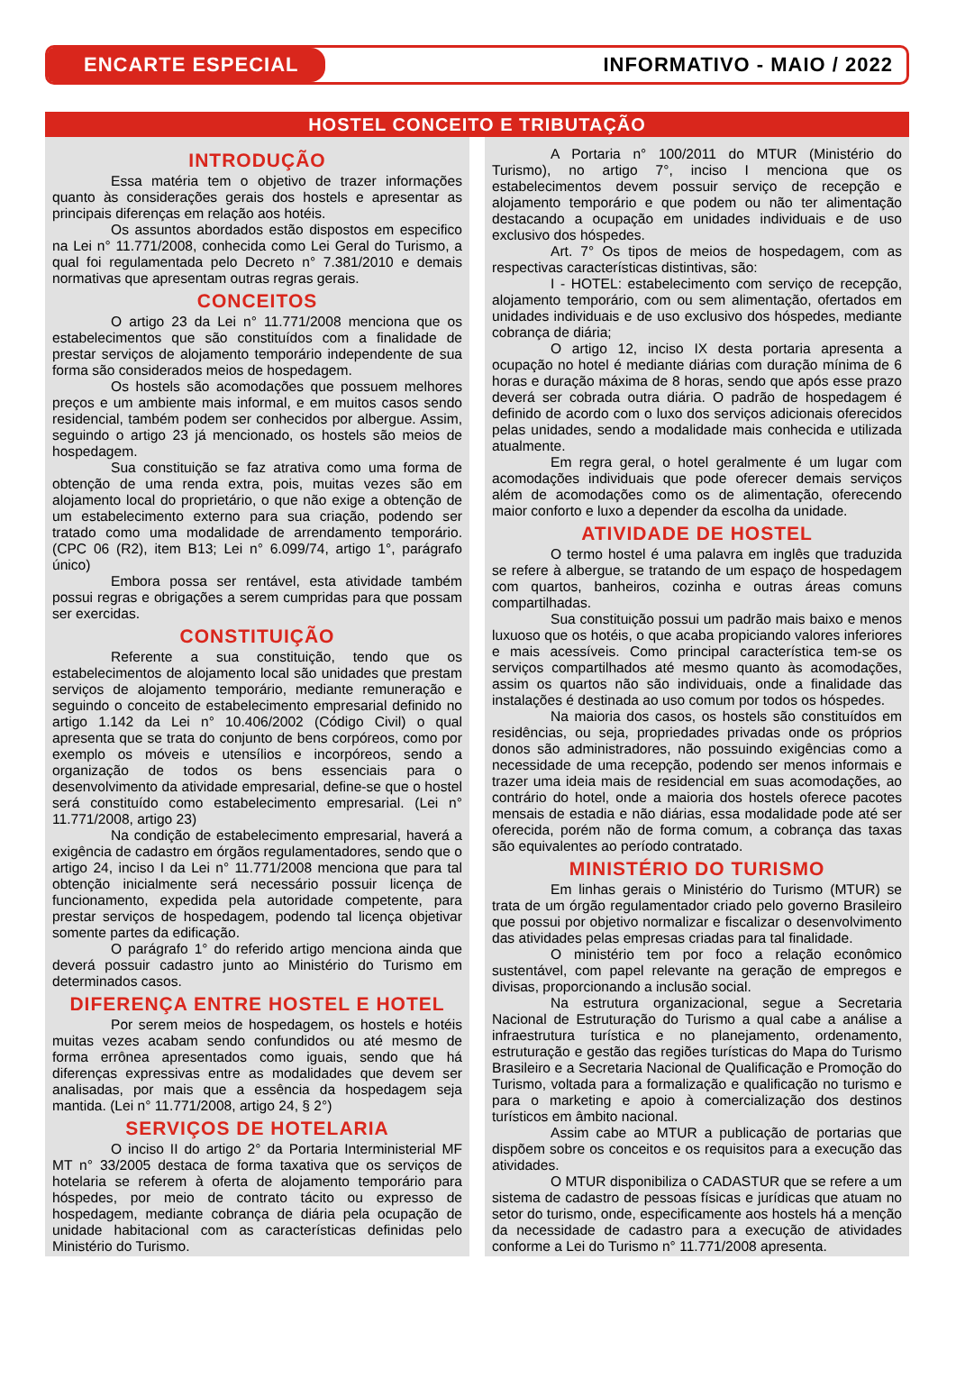ENCARTE ESPECIAL
INFORMATIVO - MAIO / 2022
HOSTEL CONCEITO E TRIBUTAÇÃO
INTRODUÇÃO
Essa matéria tem o objetivo de trazer informações quanto às considerações gerais dos hostels e apresentar as principais diferenças em relação aos hotéis.
Os assuntos abordados estão dispostos em especifico na Lei n° 11.771/2008, conhecida como Lei Geral do Turismo, a qual foi regulamentada pelo Decreto n° 7.381/2010 e demais normativas que apresentam outras regras gerais.
CONCEITOS
O artigo 23 da Lei n° 11.771/2008 menciona que os estabelecimentos que são constituídos com a finalidade de prestar serviços de alojamento temporário independente de sua forma são considerados meios de hospedagem.
Os hostels são acomodações que possuem melhores preços e um ambiente mais informal, e em muitos casos sendo residencial, também podem ser conhecidos por albergue. Assim, seguindo o artigo 23 já mencionado, os hostels são meios de hospedagem.
Sua constituição se faz atrativa como uma forma de obtenção de uma renda extra, pois, muitas vezes são em alojamento local do proprietário, o que não exige a obtenção de um estabelecimento externo para sua criação, podendo ser tratado como uma modalidade de arrendamento temporário. (CPC 06 (R2), item B13; Lei n° 6.099/74, artigo 1°, parágrafo único)
Embora possa ser rentável, esta atividade também possui regras e obrigações a serem cumpridas para que possam ser exercidas.
CONSTITUIÇÃO
Referente a sua constituição, tendo que os estabelecimentos de alojamento local são unidades que prestam serviços de alojamento temporário, mediante remuneração e seguindo o conceito de estabelecimento empresarial definido no artigo 1.142 da Lei n° 10.406/2002 (Código Civil) o qual apresenta que se trata do conjunto de bens corpóreos, como por exemplo os móveis e utensílios e incorpóreos, sendo a organização de todos os bens essenciais para o desenvolvimento da atividade empresarial, define-se que o hostel será constituído como estabelecimento empresarial. (Lei n° 11.771/2008, artigo 23)
Na condição de estabelecimento empresarial, haverá a exigência de cadastro em órgãos regulamentadores, sendo que o artigo 24, inciso I da Lei n° 11.771/2008 menciona que para tal obtenção inicialmente será necessário possuir licença de funcionamento, expedida pela autoridade competente, para prestar serviços de hospedagem, podendo tal licença objetivar somente partes da edificação.
O parágrafo 1° do referido artigo menciona ainda que deverá possuir cadastro junto ao Ministério do Turismo em determinados casos.
DIFERENÇA ENTRE HOSTEL E HOTEL
Por serem meios de hospedagem, os hostels e hotéis muitas vezes acabam sendo confundidos ou até mesmo de forma errônea apresentados como iguais, sendo que há diferenças expressivas entre as modalidades que devem ser analisadas, por mais que a essência da hospedagem seja mantida. (Lei n° 11.771/2008, artigo 24, § 2°)
SERVIÇOS DE HOTELARIA
O inciso II do artigo 2° da Portaria Interministerial MF MT n° 33/2005 destaca de forma taxativa que os serviços de hotelaria se referem à oferta de alojamento temporário para hóspedes, por meio de contrato tácito ou expresso de hospedagem, mediante cobrança de diária pela ocupação de unidade habitacional com as características definidas pelo Ministério do Turismo.
A Portaria n° 100/2011 do MTUR (Ministério do Turismo), no artigo 7°, inciso I menciona que os estabelecimentos devem possuir serviço de recepção e alojamento temporário e que podem ou não ter alimentação destacando a ocupação em unidades individuais e de uso exclusivo dos hóspedes.
Art. 7° Os tipos de meios de hospedagem, com as respectivas características distintivas, são:
I - HOTEL: estabelecimento com serviço de recepção, alojamento temporário, com ou sem alimentação, ofertados em unidades individuais e de uso exclusivo dos hóspedes, mediante cobrança de diária;
O artigo 12, inciso IX desta portaria apresenta a ocupação no hotel é mediante diárias com duração mínima de 6 horas e duração máxima de 8 horas, sendo que após esse prazo deverá ser cobrada outra diária. O padrão de hospedagem é definido de acordo com o luxo dos serviços adicionais oferecidos pelas unidades, sendo a modalidade mais conhecida e utilizada atualmente.
Em regra geral, o hotel geralmente é um lugar com acomodações individuais que pode oferecer demais serviços além de acomodações como os de alimentação, oferecendo maior conforto e luxo a depender da escolha da unidade.
ATIVIDADE DE HOSTEL
O termo hostel é uma palavra em inglês que traduzida se refere à albergue, se tratando de um espaço de hospedagem com quartos, banheiros, cozinha e outras áreas comuns compartilhadas.
Sua constituição possui um padrão mais baixo e menos luxuoso que os hotéis, o que acaba propiciando valores inferiores e mais acessíveis. Como principal característica tem-se os serviços compartilhados até mesmo quanto às acomodações, assim os quartos não são individuais, onde a finalidade das instalações é destinada ao uso comum por todos os hóspedes.
Na maioria dos casos, os hostels são constituídos em residências, ou seja, propriedades privadas onde os próprios donos são administradores, não possuindo exigências como a necessidade de uma recepção, podendo ser menos informais e trazer uma ideia mais de residencial em suas acomodações, ao contrário do hotel, onde a maioria dos hostels oferece pacotes mensais de estadia e não diárias, essa modalidade pode até ser oferecida, porém não de forma comum, a cobrança das taxas são equivalentes ao período contratado.
MINISTÉRIO DO TURISMO
Em linhas gerais o Ministério do Turismo (MTUR) se trata de um órgão regulamentador criado pelo governo Brasileiro que possui por objetivo normalizar e fiscalizar o desenvolvimento das atividades pelas empresas criadas para tal finalidade.
O ministério tem por foco a relação econômico sustentável, com papel relevante na geração de empregos e divisas, proporcionando a inclusão social.
Na estrutura organizacional, segue a Secretaria Nacional de Estruturação do Turismo a qual cabe a análise a infraestrutura turística e no planejamento, ordenamento, estruturação e gestão das regiões turísticas do Mapa do Turismo Brasileiro e a Secretaria Nacional de Qualificação e Promoção do Turismo, voltada para a formalização e qualificação no turismo e para o marketing e apoio à comercialização dos destinos turísticos em âmbito nacional.
Assim cabe ao MTUR a publicação de portarias que dispõem sobre os conceitos e os requisitos para a execução das atividades.
O MTUR disponibiliza o CADASTUR que se refere a um sistema de cadastro de pessoas físicas e jurídicas que atuam no setor do turismo, onde, especificamente aos hostels há a menção da necessidade de cadastro para a execução de atividades conforme a Lei do Turismo n° 11.771/2008 apresenta.